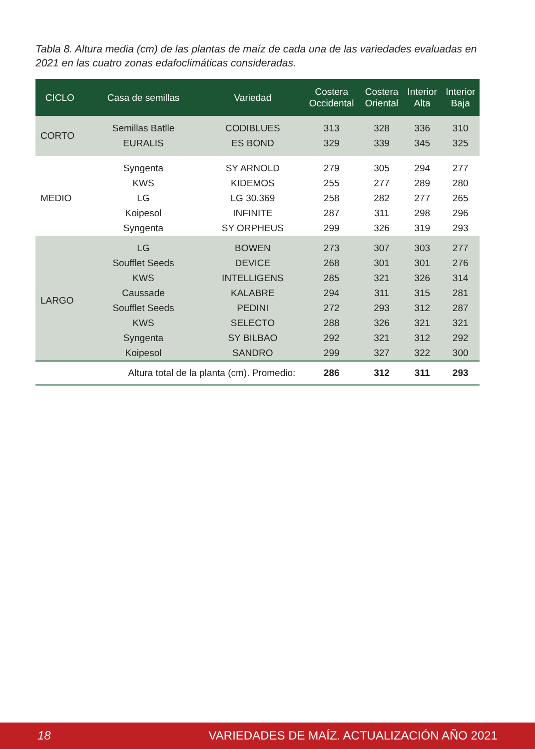Tabla 8. Altura media (cm) de las plantas de maíz de cada una de las variedades evaluadas en 2021 en las cuatro zonas edafoclimáticas consideradas.
| CICLO | Casa de semillas | Variedad | Costera Occidental | Costera Oriental | Interior Alta | Interior Baja |
| --- | --- | --- | --- | --- | --- | --- |
| CORTO | Semillas Batlle | CODIBLUES | 313 | 328 | 336 | 310 |
| | EURALIS | ES BOND | 329 | 339 | 345 | 325 |
| MEDIO | Syngenta | SY ARNOLD | 279 | 305 | 294 | 277 |
| | KWS | KIDEMOS | 255 | 277 | 289 | 280 |
| | LG | LG 30.369 | 258 | 282 | 277 | 265 |
| | Koipesol | INFINITE | 287 | 311 | 298 | 296 |
| | Syngenta | SY ORPHEUS | 299 | 326 | 319 | 293 |
| LARGO | LG | BOWEN | 273 | 307 | 303 | 277 |
| | Soufflet Seeds | DEVICE | 268 | 301 | 301 | 276 |
| | KWS | INTELLIGENS | 285 | 321 | 326 | 314 |
| | Caussade | KALABRE | 294 | 311 | 315 | 281 |
| | Soufflet Seeds | PEDINI | 272 | 293 | 312 | 287 |
| | KWS | SELECTO | 288 | 326 | 321 | 321 |
| | Syngenta | SY BILBAO | 292 | 321 | 312 | 292 |
| | Koipesol | SANDRO | 299 | 327 | 322 | 300 |
| | Altura total de la planta (cm). Promedio: | | 286 | 312 | 311 | 293 |
18 VARIEDADES DE MAÍZ. ACTUALIZACIÓN AÑO 2021